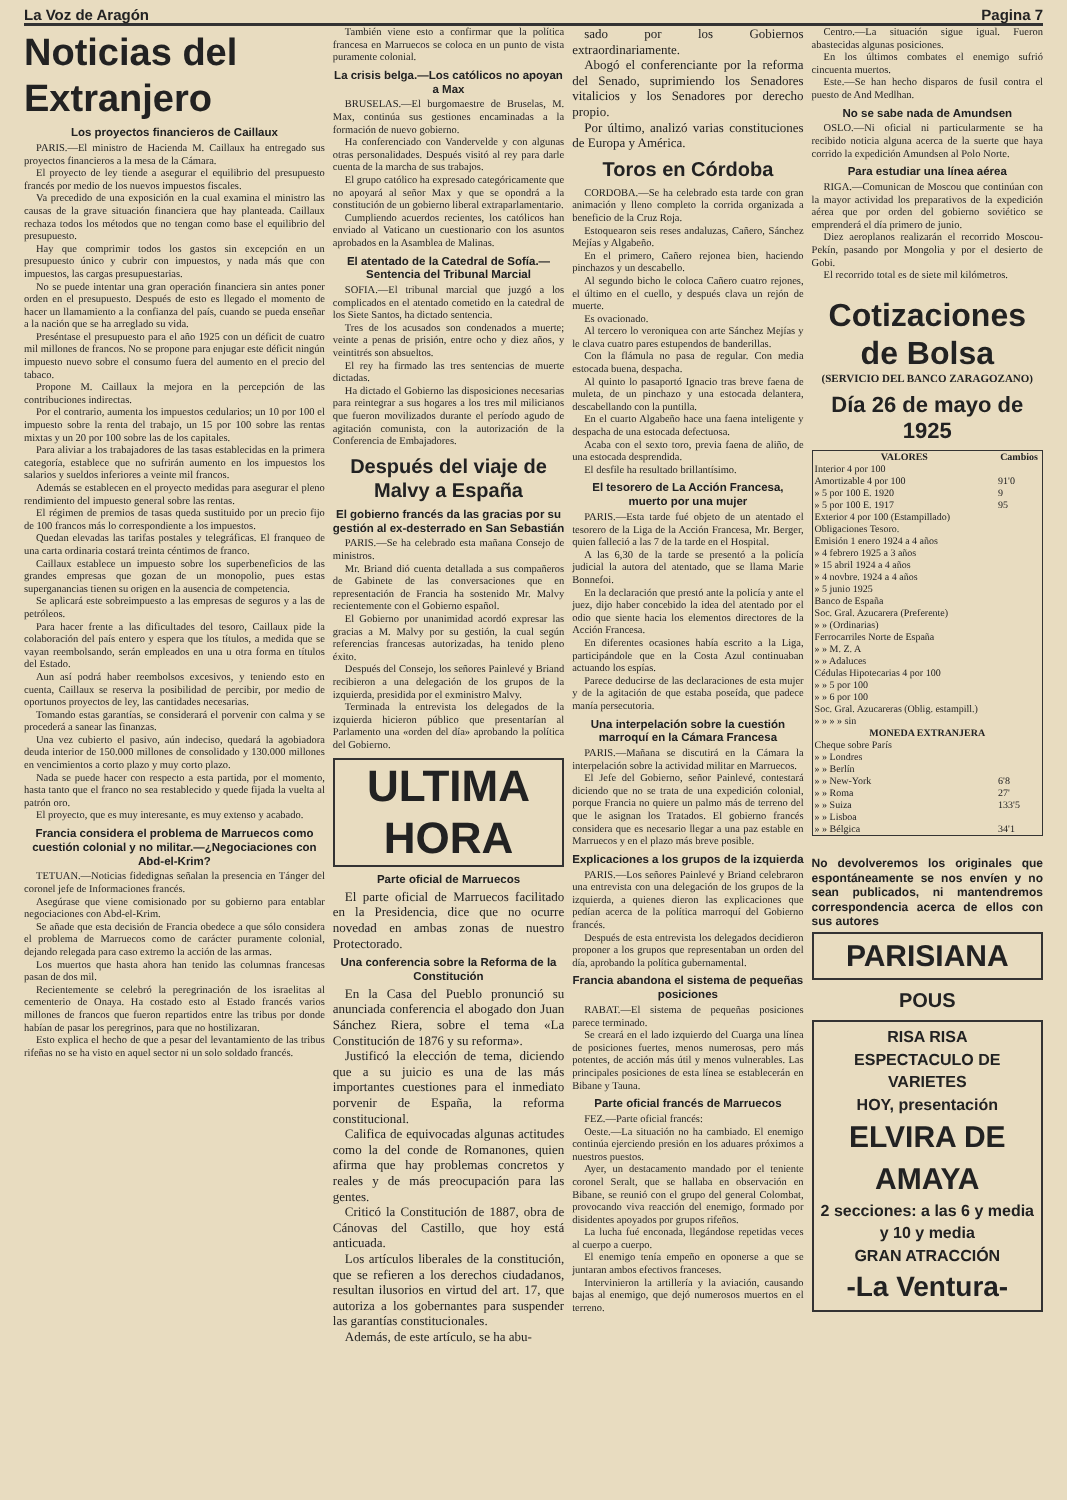La Voz de Aragón Pagina 7
Noticias del Extranjero
Los proyectos financieros de Caillaux
PARIS.—El ministro de Hacienda M. Caillaux ha entregado sus proyectos financieros a la mesa de la Cámara.
El proyecto de ley tiende a asegurar el equilibrio del presupuesto francés por medio de los nuevos impuestos fiscales.
Va precedido de una exposición en la cual examina el ministro las causas de la grave situación financiera que hay planteada. Caillaux rechaza todos los métodos que no tengan como base el equilibrio del presupuesto.
Hay que comprimir todos los gastos sin excepción en un presupuesto único y cubrir con impuestos, y nada más que con impuestos, las cargas presupuestarias.
No se puede intentar una gran operación financiera sin antes poner orden en el presupuesto. Después de esto es llegado el momento de hacer un llamamiento a la confianza del país, cuando se pueda enseñar a la nación que se ha arreglado su vida.
Preséntase el presupuesto para el año 1925 con un déficit de cuatro mil millones de francos. No se propone para enjugar este déficit ningún impuesto nuevo sobre el consumo fuera del aumento en el precio del tabaco.
Propone M. Caillaux la mejora en la percepción de las contribuciones indirectas.
Por el contrario, aumenta los impuestos cedularios; un 10 por 100 el impuesto sobre la renta del trabajo, un 15 por 100 sobre las rentas mixtas y un 20 por 100 sobre las de los capitales.
Para aliviar a los trabajadores de las tasas establecidas en la primera categoría, establece que no sufrirán aumento en los impuestos los salarios y sueldos inferiores a veinte mil francos.
Además se establecen en el proyecto medidas para asegurar el pleno rendimiento del impuesto general sobre las rentas.
El régimen de premios de tasas queda sustituido por un precio fijo de 100 francos más lo correspondiente a los impuestos.
Quedan elevadas las tarifas postales y telegráficas. El franqueo de una carta ordinaria costará treinta céntimos de franco.
Caillaux establece un impuesto sobre los superbeneficios de las grandes empresas que gozan de un monopolio, pues estas superganancias tienen su origen en la ausencia de competencia.
Se aplicará este sobreimpuesto a las empresas de seguros y a las de petróleos.
Para hacer frente a las dificultades del tesoro, Caillaux pide la colaboración del país entero y espera que los títulos, a medida que se vayan reembolsando, serán empleados en una u otra forma en títulos del Estado.
Aun así podrá haber reembolsos excesivos, y teniendo esto en cuenta, Caillaux se reserva la posibilidad de percibir, por medio de oportunos proyectos de ley, las cantidades necesarias.
Tomando estas garantías, se considerará el porvenir con calma y se procederá a sanear las finanzas.
Una vez cubierto el pasivo, aún indeciso, quedará la agobiadora deuda interior de 150.000 millones de consolidado y 130.000 millones en vencimientos a corto plazo y muy corto plazo.
Nada se puede hacer con respecto a esta partida, por el momento, hasta tanto que el franco no sea restablecido y quede fijada la vuelta al patrón oro.
El proyecto, que es muy interesante, es muy extenso y acabado.
Francia considera el problema de Marruecos como cuestión colonial y no militar.—¿Negociaciones con Abd-el-Krim?
TETUAN.—Noticias fidedignas señalan la presencia en Tánger del coronel jefe de Informaciones francés.
Asegúrase que viene comisionado por su gobierno para entablar negociaciones con Abd-el-Krim.
Se añade que esta decisión de Francia obedece a que sólo considera el problema de Marruecos como de carácter puramente colonial, dejando relegada para caso extremo la acción de las armas.
Los muertos que hasta ahora han tenido las columnas francesas pasan de dos mil.
Recientemente se celebró la peregrinación de los israelitas al cementerio de Onaya. Ha costado esto al Estado francés varios millones de francos que fueron repartidos entre las tribus por donde habían de pasar los peregrinos, para que no hostilizaran.
Esto explica el hecho de que a pesar del levantamiento de las tribus rifeñas no se ha visto en aquel sector ni un solo soldado francés.
También viene esto a confirmar que la política francesa en Marruecos se coloca en un punto de vista puramente colonial.
La crisis belga.—Los católicos no apoyan a Max
BRUSELAS.—El burgomaestre de Bruselas, M. Max, continúa sus gestiones encaminadas a la formación de nuevo gobierno.
Ha conferenciado con Vandervelde y con algunas otras personalidades. Después visitó al rey para darle cuenta de la marcha de sus trabajos.
El grupo católico ha expresado categóricamente que no apoyará al señor Max y que se opondrá a la constitución de un gobierno liberal extraparlamentario.
Cumpliendo acuerdos recientes, los católicos han enviado al Vaticano un cuestionario con los asuntos aprobados en la Asamblea de Malinas.
El atentado de la Catedral de Sofía.—Sentencia del Tribunal Marcial
SOFIA.—El tribunal marcial que juzgó a los complicados en el atentado cometido en la catedral de los Siete Santos, ha dictado sentencia.
Tres de los acusados son condenados a muerte; veinte a penas de prisión, entre ocho y diez años, y veintitrés son absueltos.
El rey ha firmado las tres sentencias de muerte dictadas.
Ha dictado el Gobierno las disposiciones necesarias para reintegrar a sus hogares a los tres mil milicianos que fueron movilizados durante el período agudo de agitación comunista, con la autorización de la Conferencia de Embajadores.
Después del viaje de Malvy a España
El gobierno francés da las gracias por su gestión al ex-desterrado en San Sebastián
PARIS.—Se ha celebrado esta mañana Consejo de ministros.
Mr. Briand dió cuenta detallada a sus compañeros de Gabinete de las conversaciones que en representación de Francia ha sostenido Mr. Malvy recientemente con el Gobierno español.
El Gobierno por unanimidad acordó expresar las gracias a M. Malvy por su gestión, la cual según referencias francesas autorizadas, ha tenido pleno éxito.
Después del Consejo, los señores Painlevé y Briand recibieron a una delegación de los grupos de la izquierda, presidida por el exministro Malvy.
Terminada la entrevista los delegados de la izquierda hicieron público que presentarían al Parlamento una «orden del día» aprobando la política del Gobierno.
ULTIMA HORA
Parte oficial de Marruecos
El parte oficial de Marruecos facilitado en la Presidencia, dice que no ocurre novedad en ambas zonas de nuestro Protectorado.
Una conferencia sobre la Reforma de la Constitución
En la Casa del Pueblo pronunció su anunciada conferencia el abogado don Juan Sánchez Riera, sobre el tema «La Constitución de 1876 y su reforma».
Justificó la elección de tema, diciendo que a su juicio es una de las más importantes cuestiones para el inmediato porvenir de España, la reforma constitucional.
Califica de equivocadas algunas actitudes como la del conde de Romanones, quien afirma que hay problemas concretos y reales y de más preocupación para las gentes.
Criticó la Constitución de 1887, obra de Cánovas del Castillo, que hoy está anticuada.
Los artículos liberales de la constitución, que se refieren a los derechos ciudadanos, resultan ilusorios en virtud del art. 17, que autoriza a los gobernantes para suspender las garantías constitucionales.
Además, de este artículo, se ha abu-
sado por los Gobiernos extraordinariamente.
Abogó el conferenciante por la reforma del Senado, suprimiendo los Senadores vitalicios y los Senadores por derecho propio.
Por último, analizó varias constituciones de Europa y América.
Toros en Córdoba
CORDOBA.—Se ha celebrado esta tarde con gran animación y lleno completo la corrida organizada a beneficio de la Cruz Roja.
Estoquearon seis reses andaluzas, Cañero, Sánchez Mejías y Algabeño.
En el primero, Cañero rejonea bien, haciendo pinchazos y un descabello.
Al segundo bicho le coloca Cañero cuatro rejones, el último en el cuello, y después clava un rejón de muerte.
Es ovacionado.
Al tercero lo veroniquea con arte Sánchez Mejías y le clava cuatro pares estupendos de banderillas.
Con la flámula no pasa de regular. Con media estocada buena, despacha.
Al quinto lo pasaportó Ignacio tras breve faena de muleta, de un pinchazo y una estocada delantera, descabellando con la puntilla.
En el cuarto Algabeño hace una faena inteligente y despacha de una estocada defectuosa.
Acaba con el sexto toro, previa faena de aliño, de una estocada desprendida.
El desfile ha resultado brillantísimo.
El tesorero de La Acción Francesa, muerto por una mujer
PARIS.—Esta tarde fué objeto de un atentado el tesorero de la Liga de la Acción Francesa, Mr. Berger, quien falleció a las 7 de la tarde en el Hospital.
A las 6,30 de la tarde se presentó a la policía judicial la autora del atentado, que se llama Marie Bonnefoi.
En la declaración que prestó ante la policía y ante el juez, dijo haber concebido la idea del atentado por el odio que siente hacia los elementos directores de la Acción Francesa.
En diferentes ocasiones había escrito a la Liga, participándole que en la Costa Azul continuaban actuando los espías.
Parece deducirse de las declaraciones de esta mujer y de la agitación de que estaba poseída, que padece manía persecutoria.
Una interpelación sobre la cuestión marroquí en la Cámara Francesa
PARIS.—Mañana se discutirá en la Cámara la interpelación sobre la actividad militar en Marruecos.
El Jefe del Gobierno, señor Painlevé, contestará diciendo que no se trata de una expedición colonial, porque Francia no quiere un palmo más de terreno del que le asignan los Tratados. El gobierno francés considera que es necesario llegar a una paz estable en Marruecos y en el plazo más breve posible.
Explicaciones a los grupos de la izquierda
PARIS.—Los señores Painlevé y Briand celebraron una entrevista con una delegación de los grupos de la izquierda, a quienes dieron las explicaciones que pedían acerca de la política marroquí del Gobierno francés.
Después de esta entrevista los delegados decidieron proponer a los grupos que representaban un orden del día, aprobando la política gubernamental.
Francia abandona el sistema de pequeñas posiciones
RABAT.—El sistema de pequeñas posiciones parece terminado.
Se creará en el lado izquierdo del Cuarga una línea de posiciones fuertes, menos numerosas, pero más potentes, de acción más útil y menos vulnerables. Las principales posiciones de esta línea se establecerán en Bibane y Tauna.
Parte oficial francés de Marruecos
FEZ.—Parte oficial francés:
Oeste.—La situación no ha cambiado. El enemigo continúa ejerciendo presión en los aduares próximos a nuestros puestos.
Ayer, un destacamento mandado por el teniente coronel Seralt, que se hallaba en observación en Bibane, se reunió con el grupo del general Colombat, provocando viva reacción del enemigo, formado por disidentes apoyados por grupos rifeños.
La lucha fué enconada, llegándose repetidas veces al cuerpo a cuerpo.
El enemigo tenía empeño en oponerse a que se juntaran ambos efectivos franceses.
Intervinieron la artillería y la aviación, causando bajas al enemigo, que dejó numerosos muertos en el terreno.
Centro.—La situación sigue igual. Fueron abastecidas algunas posiciones.
En los últimos combates el enemigo sufrió cincuenta muertos.
Este.—Se han hecho disparos de fusil contra el puesto de And Medlhan.
No se sabe nada de Amundsen
OSLO.—Ni oficial ni particularmente se ha recibido noticia alguna acerca de la suerte que haya corrido la expedición Amundsen al Polo Norte.
Para estudiar una línea aérea
RIGA.—Comunican de Moscou que continúan con la mayor actividad los preparativos de la expedición aérea que por orden del gobierno soviético se emprenderá el día primero de junio.
Diez aeroplanos realizarán el recorrido Moscou-Pekín, pasando por Mongolia y por el desierto de Gobi.
El recorrido total es de siete mil kilómetros.
Cotizaciones de Bolsa
(SERVICIO DEL BANCO ZARAGOZANO)
Día 26 de mayo de 1925
| VALORES | Cambios |
| --- | --- |
| Interior 4 por 100 | |
| Amortizable 4 por 100 | 91'0 |
| » 5 por 100 E. 1920 | 9 |
| » 5 por 100 E. 1917 | 95 |
| Exterior 4 por 100 (Estampillado) | |
| Obligaciones Tesoro. | |
| Emisión 1 enero 1924 a 4 años | |
| » 4 febrero 1925 a 3 años | |
| » 15 abril 1924 a 4 años | |
| » 4 novbre. 1924 a 4 años | |
| » 5 junio 1925 | |
| Banco de España | |
| Soc. Gral. Azucarera (Preferente) | |
| » » (Ordinarias) | |
| Ferrocarriles Norte de España | |
| » » M. Z. A | |
| » » Adaluces | |
| Cédulas Hipotecarias 4 por 100 | |
| » » 5 por 100 | |
| » » 6 por 100 | |
| Soc. Gral. Azucareras (Oblig. estampill.) | |
| » » » » sin | |
| MONEDA EXTRANJERA | |
| Cheque sobre París | |
| » » Londres | |
| » » Berlín | |
| » » New-York | 6'8 |
| » » Roma | 27' |
| » » Suiza | 133'5 |
| » » Lisboa | |
| » » Bélgica | 34'1 |
No devolveremos los originales que espontáneamente se nos envíen y no sean publicados, ni mantendremos correspondencia acerca de ellos con sus autores
PARISIANA
POUS
RISA RISA
ESPECTACULO DE VARIETES
HOY, presentación
ELVIRA DE AMAYA
2 secciones: a las 6 y media y 10 y media
GRAN ATRACCIÓN
-La Ventura-